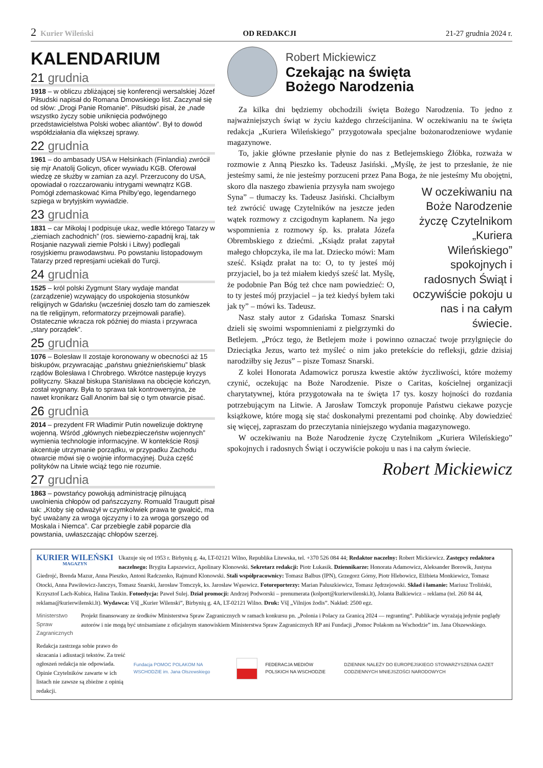2 Kurier Wileński OD REDAKCJI 21-27 grudnia 2024 r.
KALENDARIUM
21 grudnia
1918 – w obliczu zbliżającej się konferencji wersalskiej Józef Piłsudski napisał do Romana Dmowskiego list. Zaczynał się od słów: „Drogi Panie Romanie”. Piłsudski pisał, że „nade wszystko życzy sobie uniknięcia podwójnego przedstawicielstwa Polski wobec aliantów”. Był to dowód współdziałania dla większej sprawy.
22 grudnia
1961 – do ambasady USA w Helsinkach (Finlandia) zwrócił się mjr Anatolij Golicyn, oficer wywiadu KGB. Oferował wiedzę ze służby w zamian za azyl. Przerzucony do USA, opowiadał o rozczarowaniu intrygami wewnątrz KGB. Pomógł zdemaskować Kima Philby’ego, legendarnego szpiega w brytyjskim wywiadzie.
23 grudnia
1831 – car Mikołaj I podpisuje ukaz, wedle którego Tatarzy w „ziemiach zachodnich” (ros. siewierno-zapadnij kraj, tak Rosjanie nazywali ziemie Polski i Litwy) podlegali rosyjskiemu prawodawstwu. Po powstaniu listopadowym Tatarzy przed represjami uciekali do Turcji.
24 grudnia
1525 – król polski Zygmunt Stary wydaje mandat (zarządzenie) wzywający do uspokojenia stosunków religijnych w Gdańsku (wcześniej doszło tam do zamieszek na tle religijnym, reformatorzy przejmowali parafie). Ostatecznie wkracza rok później do miasta i przywraca „stary porządek”.
25 grudnia
1076 – Bolesław II zostaje koronowany w obecności aż 15 biskupów, przywracając „państwu gnieźnieńskiemu” blask rządów Bolesława I Chrobrego. Wkrótce następuje kryzys polityczny. Skazał biskupa Stanisława na obcięcie kończyn, został wygnany. Była to sprawa tak kontrowersyjna, że nawet kronikarz Gall Anonim bał się o tym otwarcie pisać.
26 grudnia
2014 – prezydent FR Władimir Putin nowelizuje doktrynę wojenną. Wśród „głównych niebezpieczeństw wojennych” wymienia technologie informacyjne. W kontekście Rosji akcentuje utrzymanie porządku, w przypadku Zachodu otwarcie mówi się o wojnie informacyjnej. Duża część polityków na Litwie wciąż tego nie rozumie.
27 grudnia
1863 – powstańcy powołują administrację pilnującą uwolnienia chłopów od pańszczyzny. Romuald Traugutt pisał tak: „Ktoby się odważył w czymkolwiek prawa te gwałcić, ma być uważany za wroga ojczyzny i to za wroga gorszego od Moskala i Niemca”. Car przebiegle zabił poparcie dla powstania, uwłaszczając chłopów szerzej.
Robert Mickiewicz
Czekając na święta
Bożego Narodzenia
Za kilka dni będziemy obchodzili święta Bożego Narodzenia. To jedno z najważniejszych świąt w życiu każdego chrześcijanina. W oczekiwaniu na te święta redakcja „Kuriera Wileńskiego” przygotowała specjalne bożonarodzeniowe wydanie magazynowe.
To, jakie główne przesłanie płynie do nas z Betlejemskiego Żłóbka, rozważa w rozmowie z Anną Pieszko ks. Tadeusz Jasiński. „Myślę, że jest to przesłanie, że nie jesteśmy sami, że nie jesteśmy porzuceni przez Pana Boga, że nie jesteśmy Mu obojętni, skoro dla naszego W oczekiwaniu na Boże Narodzenie życzę Czytelnikom „Kuriera Wileńskiego” spokojnych i radosnych Świąt i oczywiście pokoju u nas i na całym świecie. zbawienia przysyła nam swojego Syna” – tłumaczy ks. Tadeusz Jasiński. Chciałbym też zwrócić uwagę Czytelników na jeszcze jeden wątek rozmowy z czcigodnym kapłanem. Na jego wspomnienia z rozmowy śp. ks. prałata Józefa Obrembskiego z dziećmi. „Ksiądz prałat zapytał małego chłopczyka, ile ma lat. Dziecko mówi: Mam sześć. Ksiądz prałat na to: O, to ty jesteś mój przyjaciel, bo ja też miałem kiedyś sześć lat. Myślę, że podobnie Pan Bóg też chce nam powiedzieć: O, to ty jesteś mój przyjaciel – ja też kiedyś byłem taki jak ty” – mówi ks. Tadeusz.
Nasz stały autor z Gdańska Tomasz Snarski dzieli się swoimi wspomnieniami z pielgrzymki do Betlejem. „Prócz tego, że Betlejem może i powinno oznaczać twoje przylgnięcie do Dzieciątka Jezus, warto też myśleć o nim jako pretekście do refleksji, gdzie dzisiaj narodziłby się Jezus” – pisze Tomasz Snarski.
Z kolei Honorata Adamowicz porusza kwestie aktów życzliwości, które możemy czynić, oczekując na Boże Narodzenie. Pisze o Caritas, kościelnej organizacji charytatywnej, która przygotowała na te święta 17 tys. koszy hojności do rozdania potrzebującym na Litwie. A Jarosław Tomczyk proponuje Państwu ciekawe pozycje książkowe, które mogą się stać doskonałymi prezentami pod choinkę. Aby dowiedzieć się więcej, zapraszam do przeczytania niniejszego wydania magazynowego.
W oczekiwaniu na Boże Narodzenie życzę Czytelnikom „Kuriera Wileńskiego” spokojnych i radosnych Świąt i oczywiście pokoju u nas i na całym świecie.
Robert Mickiewicz
KURIER WILEŃSKI
MAGAZYN
Ukazuje się od 1953 r. Birbynių g. 4a, LT-02121 Wilno, Republika Litewska, tel. +370 526 084 44; Redaktor naczelny: Robert Mickiewicz. Zastępcy redaktora naczelnego: Brygita Łapszewicz, Apolinary Klonowski. Sekretarz redakcji: Piotr Łukasik. Dziennikarze: Honorata Adamowicz, Aleksander Borowik, Justyna Giedrojć, Brenda Mazur, Anna Pieszko, Antoni Radczenko, Rajmund Klonowski. Stali współpracownicy: Tomasz Balbus (IPN), Grzegorz Górny, Piotr Hlebowicz, Elżbieta Monkiewicz, Tomasz Otocki, Anna Pawiłowicz-Janczys, Tomasz Snarski, Jarosław Tomczyk, ks. Jarosław Wąsowicz. Fotoreporterzy: Marian Paluszkiewicz, Tomasz Jędrzejowski. Skład i łamanie: Mariusz Troliński, Krzysztof Lach-Kubica, Halina Taukin. Fotoedycja: Paweł Sulej. Dział promocji: Andrzej Podworski – prenumerata (kolport@kurierwilenski.lt), Jolanta Balkiewicz – reklama (tel. 260 84 44, reklama@kurierwilenski.lt). Wydawca: VšĮ „Kurier Wilenski”, Birbynių g. 4A, LT-02121 Wilno. Druk: VšĮ „Vilnijos žodis”. Nakład: 2500 egz.
Ministerstwo Spraw Zagranicznych
Projekt finansowany ze środków Ministerstwa Spraw Zagranicznych w ramach konkursu pn. „Polonia i Polacy za Granicą 2024 — regranting”. Publikacje wyrażają jedynie poglądy autorów i nie mogą być utożsamiane z oficjalnym stanowiskiem Ministerstwa Spraw Zagranicznych RP ani Fundacji „Pomoc Polakom na Wschodzie” im. Jana Olszewskiego.
Redakcja zastrzega sobie prawo do skracania i adiustacji tekstów. Za treść ogłoszeń redakcja nie odpowiada. Opinie Czytelników zawarte w ich listach nie zawsze są zbieżne z opinią redakcji.
Fundacja POMOC POLAKOM NA WSCHODZIE im. Jana Olszewskiego
FEDERACJA MEDIÓW POLSKICH NA WSCHODZIE
DZIENNIK NALEŻY DO EUROPEJSKIEGO STOWARZYSZENIA GAZET CODZIENNYCH MNIEJSZOŚCI NARODOWYCH